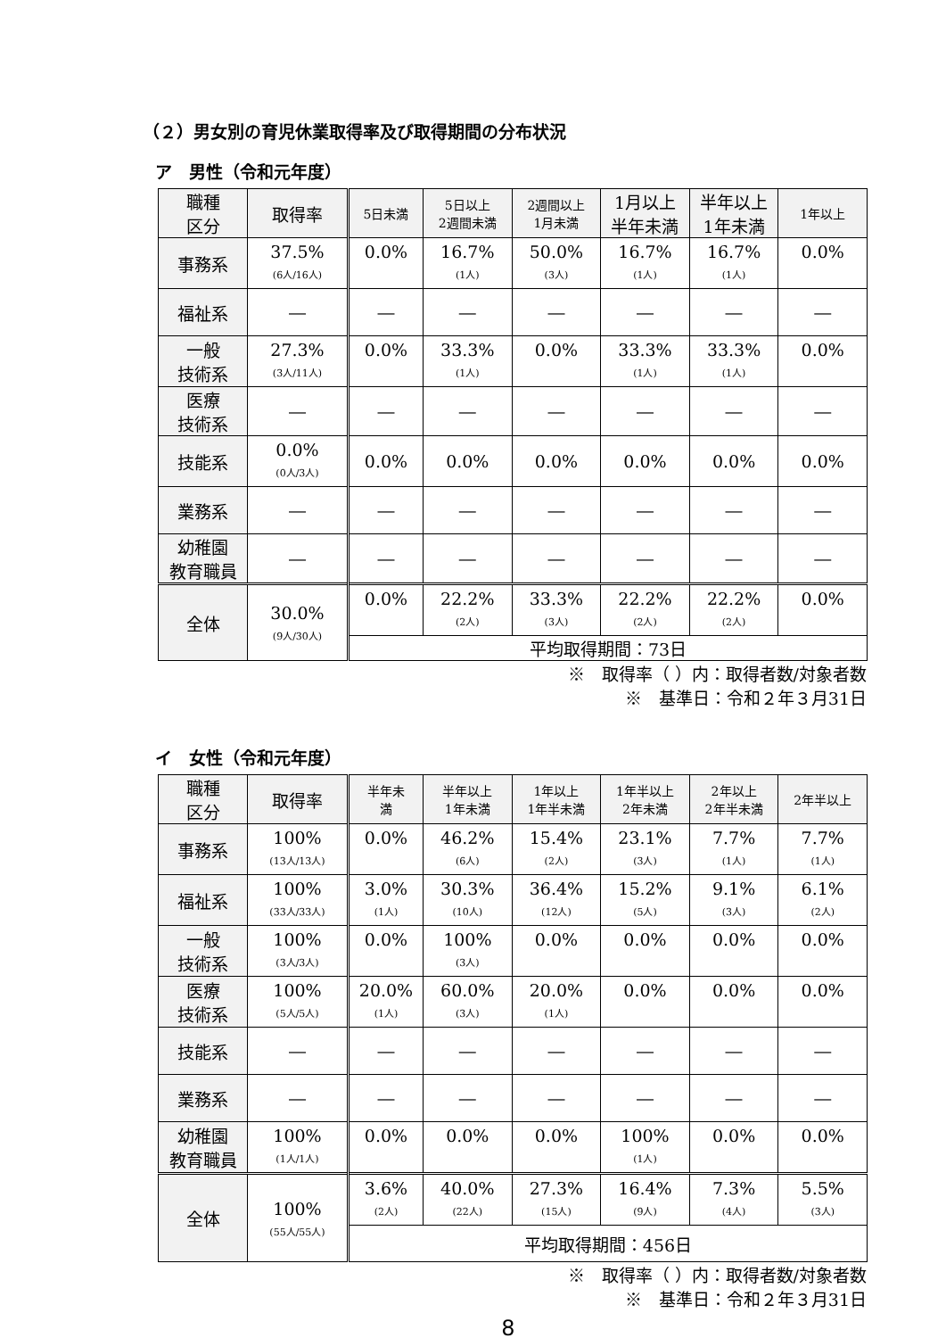（２）男女別の育児休業取得率及び取得期間の分布状況
ア　男性（令和元年度）
| 職種 区分 | 取得率 | 5日未満 | 5日以上 2週間未満 | 2週間以上 1月未満 | 1月以上 半年未満 | 半年以上 1年未満 | 1年以上 |
| --- | --- | --- | --- | --- | --- | --- | --- |
| 事務系 | 37.5% (6人/16人) | 0.0% | 16.7% (1人) | 50.0% (3人) | 16.7% (1人) | 16.7% (1人) | 0.0% |
| 福祉系 | ― | ― | ― | ― | ― | ― | ― |
| 一般 技術系 | 27.3% (3人/11人) | 0.0% | 33.3% (1人) | 0.0% | 33.3% (1人) | 33.3% (1人) | 0.0% |
| 医療 技術系 | ― | ― | ― | ― | ― | ― | ― |
| 技能系 | 0.0% (0人/3人) | 0.0% | 0.0% | 0.0% | 0.0% | 0.0% | 0.0% |
| 業務系 | ― | ― | ― | ― | ― | ― | ― |
| 幼稚園 教育職員 | ― | ― | ― | ― | ― | ― | ― |
| 全体 | 30.0% (9人/30人) | 0.0% | 22.2% (2人) | 33.3% (3人) | 22.2% (2人) | 22.2% (2人) | 0.0% |
| | | 平均取得期間：73日 | | | | | |
※　取得率（ ）内：取得者数/対象者数
※　基準日：令和２年３月31日
イ　女性（令和元年度）
| 職種 区分 | 取得率 | 半年未 満 | 半年以上 1年未満 | 1年以上 1年半未満 | 1年半以上 2年未満 | 2年以上 2年半未満 | 2年半以上 |
| --- | --- | --- | --- | --- | --- | --- | --- |
| 事務系 | 100% (13人/13人) | 0.0% | 46.2% (6人) | 15.4% (2人) | 23.1% (3人) | 7.7% (1人) | 7.7% (1人) |
| 福祉系 | 100% (33人/33人) | 3.0% (1人) | 30.3% (10人) | 36.4% (12人) | 15.2% (5人) | 9.1% (3人) | 6.1% (2人) |
| 一般 技術系 | 100% (3人/3人) | 0.0% | 100% (3人) | 0.0% | 0.0% | 0.0% | 0.0% |
| 医療 技術系 | 100% (5人/5人) | 20.0% (1人) | 60.0% (3人) | 20.0% (1人) | 0.0% | 0.0% | 0.0% |
| 技能系 | ― | ― | ― | ― | ― | ― | ― |
| 業務系 | ― | ― | ― | ― | ― | ― | ― |
| 幼稚園 教育職員 | 100% (1人/1人) | 0.0% | 0.0% | 0.0% | 100% (1人) | 0.0% | 0.0% |
| 全体 | 100% (55人/55人) | 3.6% (2人) | 40.0% (22人) | 27.3% (15人) | 16.4% (9人) | 7.3% (4人) | 5.5% (3人) |
| | | 平均取得期間：456日 | | | | | |
※　取得率（ ）内：取得者数/対象者数
※　基準日：令和２年３月31日
8